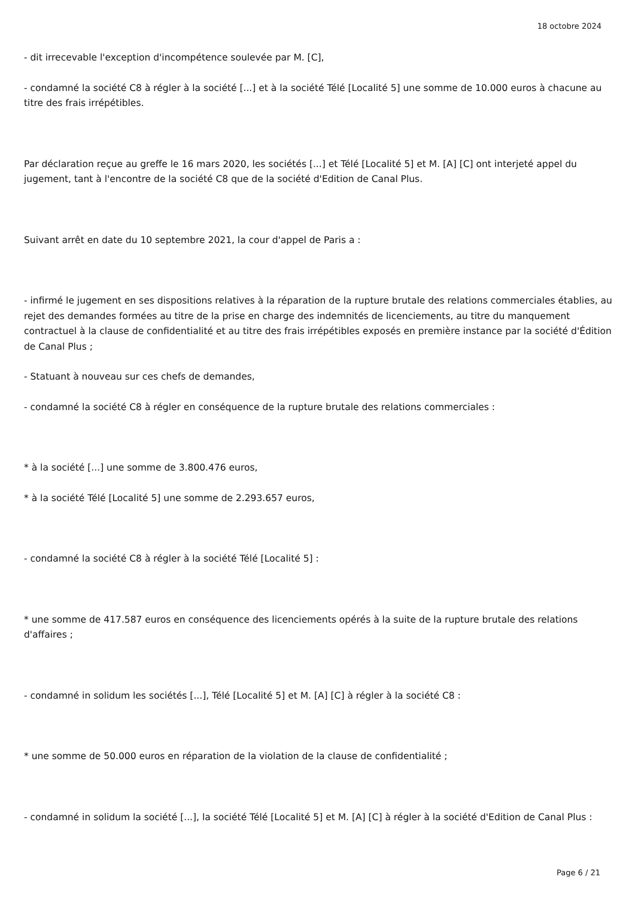18 octobre 2024
- dit irrecevable l'exception d'incompétence soulevée par M. [C],
- condamné la société C8 à régler à la société [...] et à la société Télé [Localité 5] une somme de 10.000 euros à chacune au titre des frais irrépétibles.
Par déclaration reçue au greffe le 16 mars 2020, les sociétés [...] et Télé [Localité 5] et M. [A] [C] ont interjeté appel du jugement, tant à l'encontre de la société C8 que de la société d'Edition de Canal Plus.
Suivant arrêt en date du 10 septembre 2021, la cour d'appel de Paris a :
- infirmé le jugement en ses dispositions relatives à la réparation de la rupture brutale des relations commerciales établies, au rejet des demandes formées au titre de la prise en charge des indemnités de licenciements, au titre du manquement contractuel à la clause de confidentialité et au titre des frais irrépétibles exposés en première instance par la société d'Édition de Canal Plus ;
- Statuant à nouveau sur ces chefs de demandes,
- condamné la société C8 à régler en conséquence de la rupture brutale des relations commerciales :
* à la société [...] une somme de 3.800.476 euros,
* à la société Télé [Localité 5] une somme de 2.293.657 euros,
- condamné la société C8 à régler à la société Télé [Localité 5] :
* une somme de 417.587 euros en conséquence des licenciements opérés à la suite de la rupture brutale des relations d'affaires ;
- condamné in solidum les sociétés [...], Télé [Localité 5] et M. [A] [C] à régler à la société C8 :
* une somme de 50.000 euros en réparation de la violation de la clause de confidentialité ;
- condamné in solidum la société [...], la société Télé [Localité 5] et M. [A] [C] à régler à la société d'Edition de Canal Plus :
Page 6 / 21